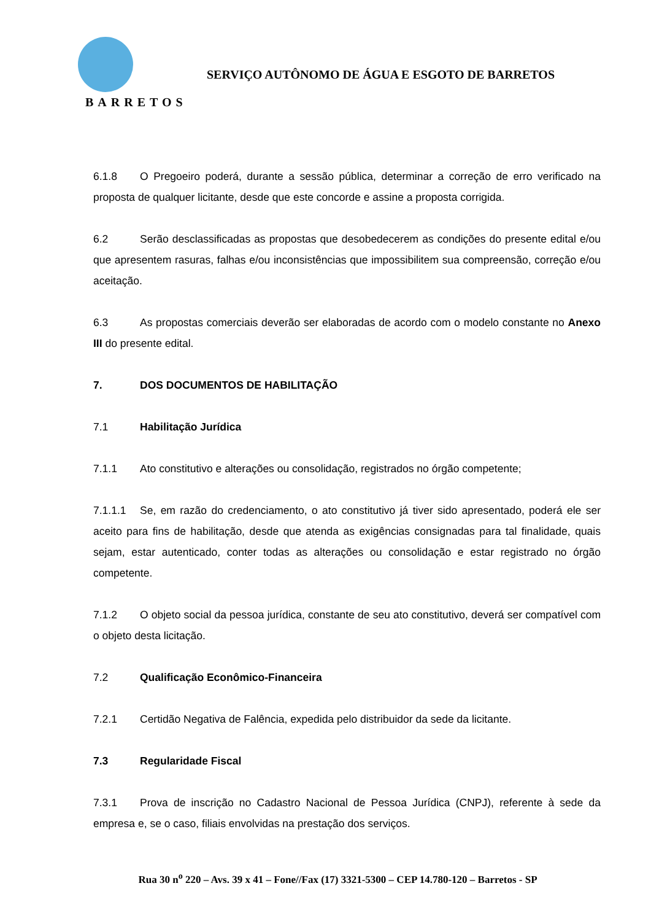BARRETOS
SERVIÇO AUTÔNOMO DE ÁGUA E ESGOTO DE BARRETOS
6.1.8 O Pregoeiro poderá, durante a sessão pública, determinar a correção de erro verificado na proposta de qualquer licitante, desde que este concorde e assine a proposta corrigida.
6.2 Serão desclassificadas as propostas que desobedecerem as condições do presente edital e/ou que apresentem rasuras, falhas e/ou inconsistências que impossibilitem sua compreensão, correção e/ou aceitação.
6.3 As propostas comerciais deverão ser elaboradas de acordo com o modelo constante no Anexo III do presente edital.
7. DOS DOCUMENTOS DE HABILITAÇÃO
7.1 Habilitação Jurídica
7.1.1 Ato constitutivo e alterações ou consolidação, registrados no órgão competente;
7.1.1.1 Se, em razão do credenciamento, o ato constitutivo já tiver sido apresentado, poderá ele ser aceito para fins de habilitação, desde que atenda as exigências consignadas para tal finalidade, quais sejam, estar autenticado, conter todas as alterações ou consolidação e estar registrado no órgão competente.
7.1.2 O objeto social da pessoa jurídica, constante de seu ato constitutivo, deverá ser compatível com o objeto desta licitação.
7.2 Qualificação Econômico-Financeira
7.2.1 Certidão Negativa de Falência, expedida pelo distribuidor da sede da licitante.
7.3 Regularidade Fiscal
7.3.1 Prova de inscrição no Cadastro Nacional de Pessoa Jurídica (CNPJ), referente à sede da empresa e, se o caso, filiais envolvidas na prestação dos serviços.
Rua 30 n<sup>o</sup> 220 – Avs. 39 x 41 – Fone//Fax (17) 3321-5300 – CEP 14.780-120 – Barretos - SP